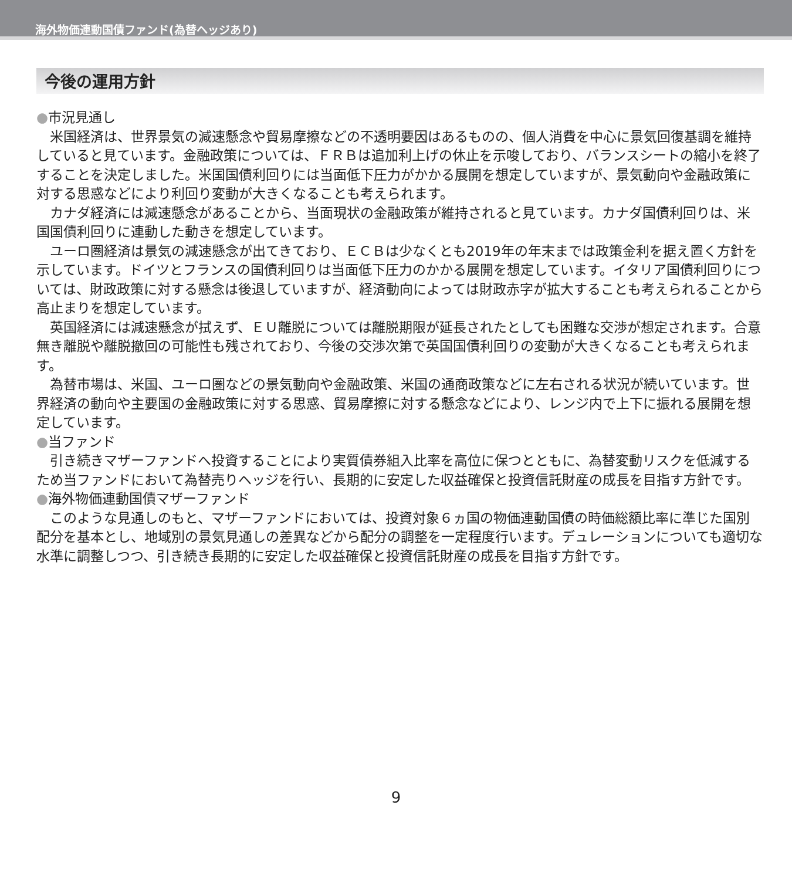海外物価連動国債ファンド(為替ヘッジあり)
今後の運用方針
●市況見通し
米国経済は、世界景気の減速懸念や貿易摩擦などの不透明要因はあるものの、個人消費を中心に景気回復基調を維持していると見ています。金融政策については、ＦＲＢは追加利上げの休止を示唆しており、バランスシートの縮小を終了することを決定しました。米国国債利回りには当面低下圧力がかかる展開を想定していますが、景気動向や金融政策に対する思惑などにより利回り変動が大きくなることも考えられます。
カナダ経済には減速懸念があることから、当面現状の金融政策が維持されると見ています。カナダ国債利回りは、米国国債利回りに連動した動きを想定しています。
ユーロ圏経済は景気の減速懸念が出てきており、ＥＣＢは少なくとも2019年の年末までは政策金利を据え置く方針を示しています。ドイツとフランスの国債利回りは当面低下圧力のかかる展開を想定しています。イタリア国債利回りについては、財政政策に対する懸念は後退していますが、経済動向によっては財政赤字が拡大することも考えられることから高止まりを想定しています。
英国経済には減速懸念が拭えず、ＥＵ離脱については離脱期限が延長されたとしても困難な交渉が想定されます。合意無き離脱や離脱撤回の可能性も残されており、今後の交渉次第で英国国債利回りの変動が大きくなることも考えられます。
為替市場は、米国、ユーロ圏などの景気動向や金融政策、米国の通商政策などに左右される状況が続いています。世界経済の動向や主要国の金融政策に対する思惑、貿易摩擦に対する懸念などにより、レンジ内で上下に振れる展開を想定しています。
●当ファンド
引き続きマザーファンドへ投資することにより実質債券組入比率を高位に保つとともに、為替変動リスクを低減するため当ファンドにおいて為替売りヘッジを行い、長期的に安定した収益確保と投資信託財産の成長を目指す方針です。
●海外物価連動国債マザーファンド
このような見通しのもと、マザーファンドにおいては、投資対象６ヵ国の物価連動国債の時価総額比率に準じた国別配分を基本とし、地域別の景気見通しの差異などから配分の調整を一定程度行います。デュレーションについても適切な水準に調整しつつ、引き続き長期的に安定した収益確保と投資信託財産の成長を目指す方針です。
9